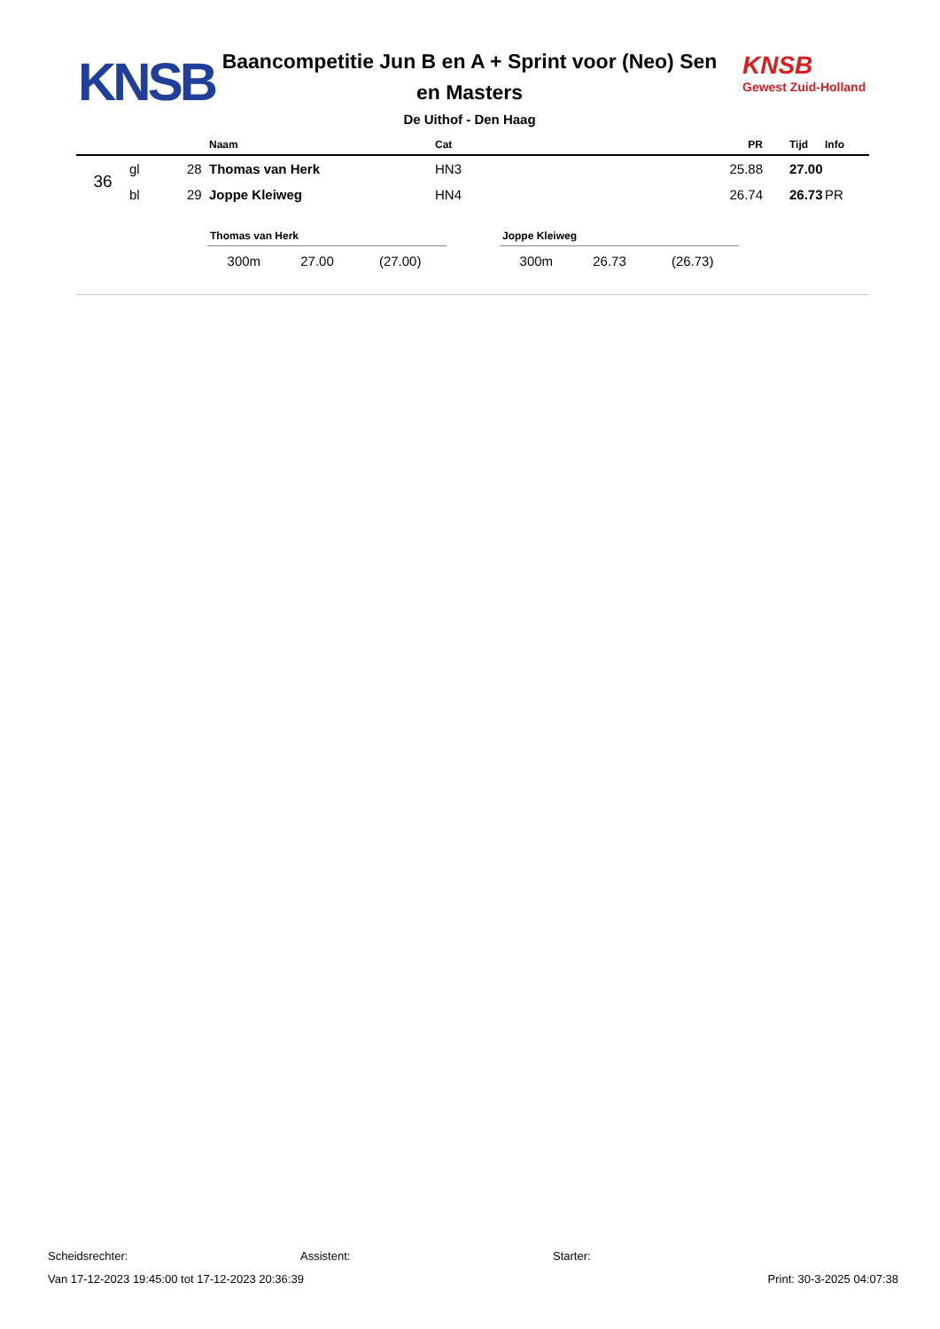KNSB
Baancompetitie Jun B en A + Sprint voor (Neo) Sen en Masters
De Uithof - Den Haag
KNSB
Gewest Zuid-Holland
| | | | Naam | Cat | PR | Tijd | Info |
| --- | --- | --- | --- | --- | --- | --- | --- |
| 36 | gl | 28 | Thomas van Herk | HN3 | 25.88 | 27.00 | |
| | bl | 29 | Joppe Kleiweg | HN4 | 26.74 | 26.73 | PR |
| Thomas van Herk | | |
| --- | --- | --- |
| 300m | 27.00 | (27.00) |
| Joppe Kleiweg | | |
| --- | --- | --- |
| 300m | 26.73 | (26.73) |
Scheidsrechter: Assistent: Starter:
Van 17-12-2023 19:45:00 tot 17-12-2023 20:36:39 Print: 30-3-2025 04:07:38